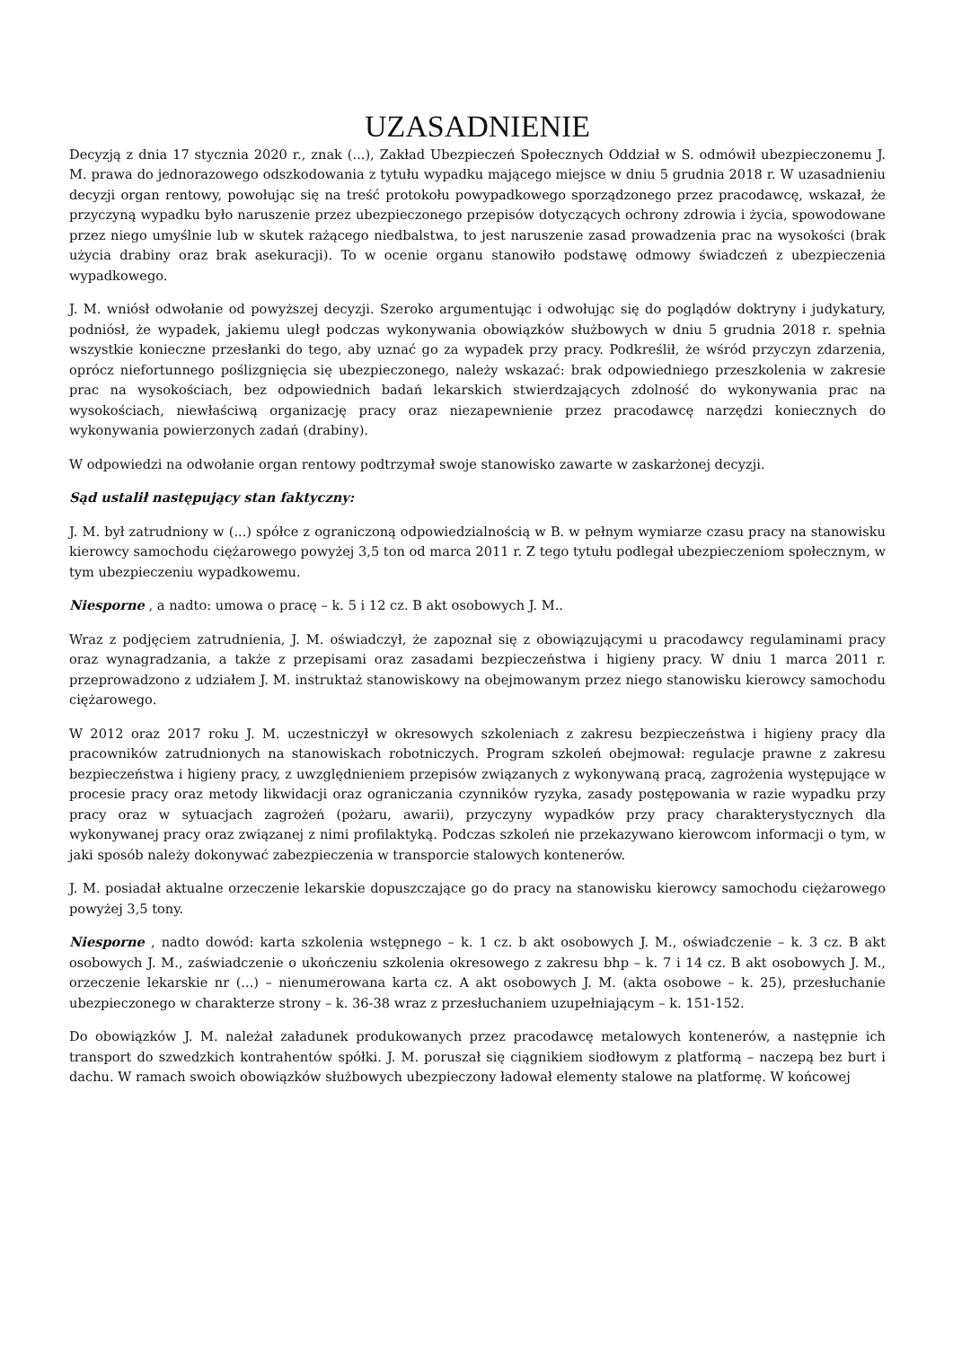UZASADNIENIE
Decyzją z dnia 17 stycznia 2020 r., znak (...), Zakład Ubezpieczeń Społecznych Oddział w S. odmówił ubezpieczonemu J. M. prawa do jednorazowego odszkodowania z tytułu wypadku mającego miejsce w dniu 5 grudnia 2018 r. W uzasadnieniu decyzji organ rentowy, powołując się na treść protokołu powypadkowego sporządzonego przez pracodawcę, wskazał, że przyczyną wypadku było naruszenie przez ubezpieczonego przepisów dotyczących ochrony zdrowia i życia, spowodowane przez niego umyślnie lub w skutek rażącego niedbalstwa, to jest naruszenie zasad prowadzenia prac na wysokości (brak użycia drabiny oraz brak asekuracji). To w ocenie organu stanowiło podstawę odmowy świadczeń z ubezpieczenia wypadkowego.
J. M. wniósł odwołanie od powyższej decyzji. Szeroko argumentując i odwołując się do poglądów doktryny i judykatury, podniósł, że wypadek, jakiemu uległ podczas wykonywania obowiązków służbowych w dniu 5 grudnia 2018 r. spełnia wszystkie konieczne przesłanki do tego, aby uznać go za wypadek przy pracy. Podkreślił, że wśród przyczyn zdarzenia, oprócz niefortunnego poślizgnięcia się ubezpieczonego, należy wskazać: brak odpowiedniego przeszkolenia w zakresie prac na wysokościach, bez odpowiednich badań lekarskich stwierdzających zdolność do wykonywania prac na wysokościach, niewłaściwą organizację pracy oraz niezapewnienie przez pracodawcę narzędzi koniecznych do wykonywania powierzonych zadań (drabiny).
W odpowiedzi na odwołanie organ rentowy podtrzymał swoje stanowisko zawarte w zaskarżonej decyzji.
Sąd ustalił następujący stan faktyczny:
J. M. był zatrudniony w (...) spółce z ograniczoną odpowiedzialnością w B. w pełnym wymiarze czasu pracy na stanowisku kierowcy samochodu ciężarowego powyżej 3,5 ton od marca 2011 r. Z tego tytułu podlegał ubezpieczeniom społecznym, w tym ubezpieczeniu wypadkowemu.
Niesporne , a nadto: umowa o pracę – k. 5 i 12 cz. B akt osobowych J. M..
Wraz z podjęciem zatrudnienia, J. M. oświadczył, że zapoznał się z obowiązującymi u pracodawcy regulaminami pracy oraz wynagradzania, a także z przepisami oraz zasadami bezpieczeństwa i higieny pracy. W dniu 1 marca 2011 r. przeprowadzono z udziałem J. M. instruktaż stanowiskowy na obejmowanym przez niego stanowisku kierowcy samochodu ciężarowego.
W 2012 oraz 2017 roku J. M. uczestniczył w okresowych szkoleniach z zakresu bezpieczeństwa i higieny pracy dla pracowników zatrudnionych na stanowiskach robotniczych. Program szkoleń obejmował: regulacje prawne z zakresu bezpieczeństwa i higieny pracy, z uwzględnieniem przepisów związanych z wykonywaną pracą, zagrożenia występujące w procesie pracy oraz metody likwidacji oraz ograniczania czynników ryzyka, zasady postępowania w razie wypadku przy pracy oraz w sytuacjach zagrożeń (pożaru, awarii), przyczyny wypadków przy pracy charakterystycznych dla wykonywanej pracy oraz związanej z nimi profilaktyką. Podczas szkoleń nie przekazywano kierowcom informacji o tym, w jaki sposób należy dokonywać zabezpieczenia w transporcie stalowych kontenerów.
J. M. posiadał aktualne orzeczenie lekarskie dopuszczające go do pracy na stanowisku kierowcy samochodu ciężarowego powyżej 3,5 tony.
Niesporne , nadto dowód: karta szkolenia wstępnego – k. 1 cz. b akt osobowych J. M., oświadczenie – k. 3 cz. B akt osobowych J. M., zaświadczenie o ukończeniu szkolenia okresowego z zakresu bhp – k. 7 i 14 cz. B akt osobowych J. M., orzeczenie lekarskie nr (...) – nienumerowana karta cz. A akt osobowych J. M. (akta osobowe – k. 25), przesłuchanie ubezpieczonego w charakterze strony – k. 36-38 wraz z przesłuchaniem uzupełniającym – k. 151-152.
Do obowiązków J. M. należał załadunek produkowanych przez pracodawcę metalowych kontenerów, a następnie ich transport do szwedzkich kontrahentów spółki. J. M. poruszał się ciągnikiem siodłowym z platformą – naczepą bez burt i dachu. W ramach swoich obowiązków służbowych ubezpieczony ładował elementy stalowe na platformę. W końcowej